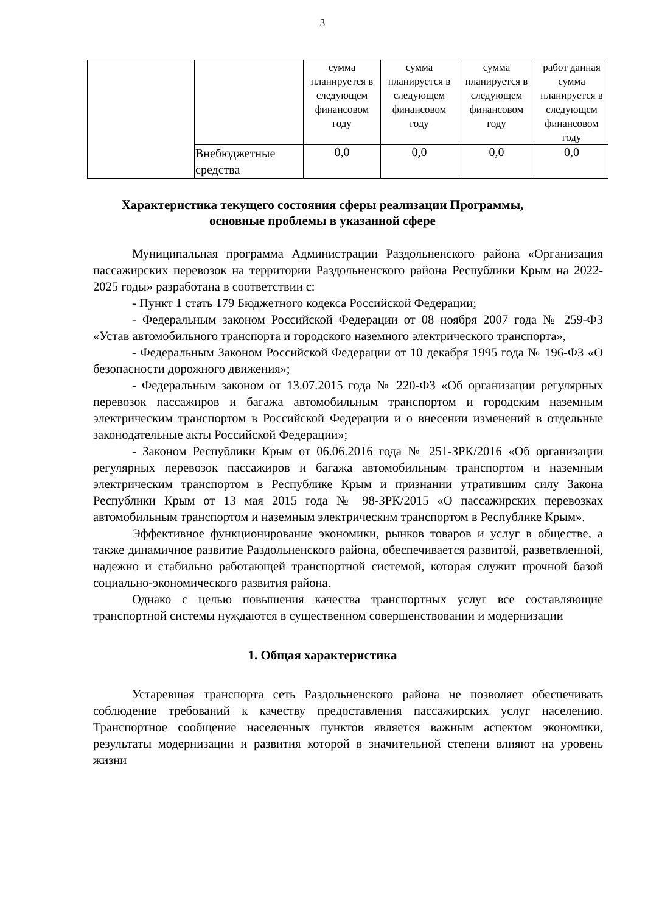3
| | | сумма планируется в следующем финансовом году | сумма планируется в следующем финансовом году | сумма планируется в следующем финансовом году | работ данная сумма планируется в следующем финансовом году |
| | Внебюджетные средства | 0,0 | 0,0 | 0,0 | 0,0 |
Характеристика текущего состояния сферы реализации Программы,
основные проблемы в указанной сфере
Муниципальная программа Администрации Раздольненского района «Организация пассажирских перевозок на территории Раздольненского района Республики Крым на 2022-2025 годы» разработана в соответствии с:
- Пункт 1 стать 179 Бюджетного кодекса Российской Федерации;
- Федеральным законом Российской Федерации от 08 ноября 2007 года № 259-ФЗ «Устав автомобильного транспорта и городского наземного электрического транспорта»,
- Федеральным Законом Российской Федерации от 10 декабря 1995 года № 196-ФЗ «О безопасности дорожного движения»;
- Федеральным законом от 13.07.2015 года № 220-ФЗ «Об организации регулярных перевозок пассажиров и багажа автомобильным транспортом и городским наземным электрическим транспортом в Российской Федерации и о внесении изменений в отдельные законодательные акты Российской Федерации»;
- Законом Республики Крым от 06.06.2016 года № 251-ЗРК/2016 «Об организации регулярных перевозок пассажиров и багажа автомобильным транспортом и наземным электрическим транспортом в Республике Крым и признании утратившим силу Закона Республики Крым от 13 мая 2015 года № 98-ЗРК/2015 «О пассажирских перевозках автомобильным транспортом и наземным электрическим транспортом в Республике Крым».
Эффективное функционирование экономики, рынков товаров и услуг в обществе, а также динамичное развитие Раздольненского района, обеспечивается развитой, разветвленной, надежно и стабильно работающей транспортной системой, которая служит прочной базой социально-экономического развития района.
Однако с целью повышения качества транспортных услуг все составляющие транспортной системы нуждаются в существенном совершенствовании и модернизации
1. Общая характеристика
Устаревшая транспорта сеть Раздольненского района не позволяет обеспечивать соблюдение требований к качеству предоставления пассажирских услуг населению. Транспортное сообщение населенных пунктов является важным аспектом экономики, результаты модернизации и развития которой в значительной степени влияют на уровень жизни